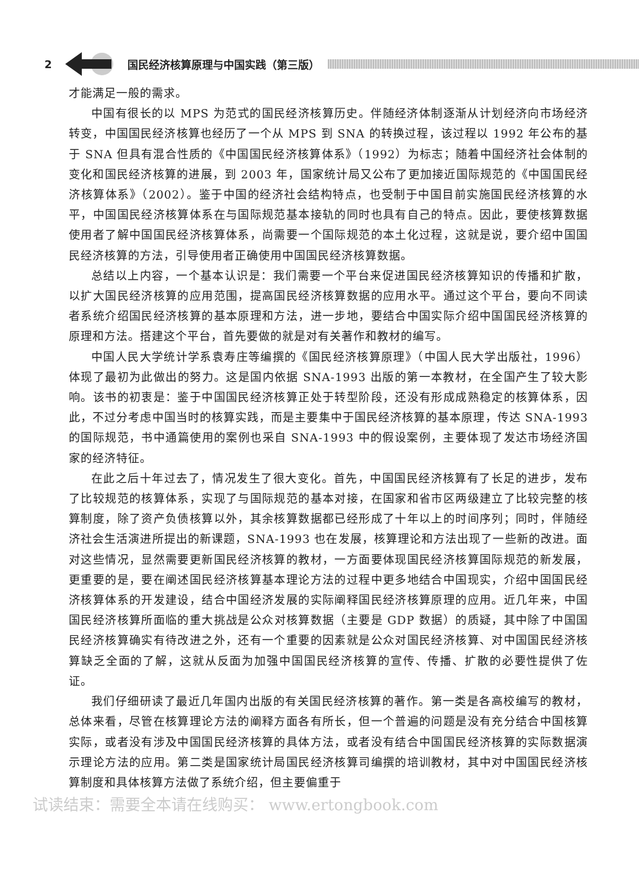2 国民经济核算原理与中国实践（第三版）
才能满足一般的需求。
中国有很长的以 MPS 为范式的国民经济核算历史。伴随经济体制逐渐从计划经济向市场经济转变，中国国民经济核算也经历了一个从 MPS 到 SNA 的转换过程，该过程以 1992 年公布的基于 SNA 但具有混合性质的《中国国民经济核算体系》（1992）为标志；随着中国经济社会体制的变化和国民经济核算的进展，到 2003 年，国家统计局又公布了更加接近国际规范的《中国国民经济核算体系》（2002）。鉴于中国的经济社会结构特点，也受制于中国目前实施国民经济核算的水平，中国国民经济核算体系在与国际规范基本接轨的同时也具有自己的特点。因此，要使核算数据使用者了解中国国民经济核算体系，尚需要一个国际规范的本土化过程，这就是说，要介绍中国国民经济核算的方法，引导使用者正确使用中国国民经济核算数据。
总结以上内容，一个基本认识是：我们需要一个平台来促进国民经济核算知识的传播和扩散，以扩大国民经济核算的应用范围，提高国民经济核算数据的应用水平。通过这个平台，要向不同读者系统介绍国民经济核算的基本原理和方法，进一步地，要结合中国实际介绍中国国民经济核算的原理和方法。搭建这个平台，首先要做的就是对有关著作和教材的编写。
中国人民大学统计学系袁寿庄等编撰的《国民经济核算原理》（中国人民大学出版社，1996）体现了最初为此做出的努力。这是国内依据 SNA-1993 出版的第一本教材，在全国产生了较大影响。该书的初衷是：鉴于中国国民经济核算正处于转型阶段，还没有形成成熟稳定的核算体系，因此，不过分考虑中国当时的核算实践，而是主要集中于国民经济核算的基本原理，传达 SNA-1993 的国际规范，书中通篇使用的案例也采自 SNA-1993 中的假设案例，主要体现了发达市场经济国家的经济特征。
在此之后十年过去了，情况发生了很大变化。首先，中国国民经济核算有了长足的进步，发布了比较规范的核算体系，实现了与国际规范的基本对接，在国家和省市区两级建立了比较完整的核算制度，除了资产负债核算以外，其余核算数据都已经形成了十年以上的时间序列；同时，伴随经济社会生活演进所提出的新课题，SNA-1993 也在发展，核算理论和方法出现了一些新的改进。面对这些情况，显然需要更新国民经济核算的教材，一方面要体现国民经济核算国际规范的新发展，更重要的是，要在阐述国民经济核算基本理论方法的过程中更多地结合中国现实，介绍中国国民经济核算体系的开发建设，结合中国经济发展的实际阐释国民经济核算原理的应用。近几年来，中国国民经济核算所面临的重大挑战是公众对核算数据（主要是 GDP 数据）的质疑，其中除了中国国民经济核算确实有待改进之外，还有一个重要的因素就是公众对国民经济核算、对中国国民经济核算缺乏全面的了解，这就从反面为加强中国国民经济核算的宣传、传播、扩散的必要性提供了佐证。
我们仔细研读了最近几年国内出版的有关国民经济核算的著作。第一类是各高校编写的教材，总体来看，尽管在核算理论方法的阐释方面各有所长，但一个普遍的问题是没有充分结合中国核算实际，或者没有涉及中国国民经济核算的具体方法，或者没有结合中国国民经济核算的实际数据演示理论方法的应用。第二类是国家统计局国民经济核算司编撰的培训教材，其中对中国国民经济核算制度和具体核算方法做了系统介绍，但主要偏重于
试读结束：需要全本请在线购买： www.ertongbook.com